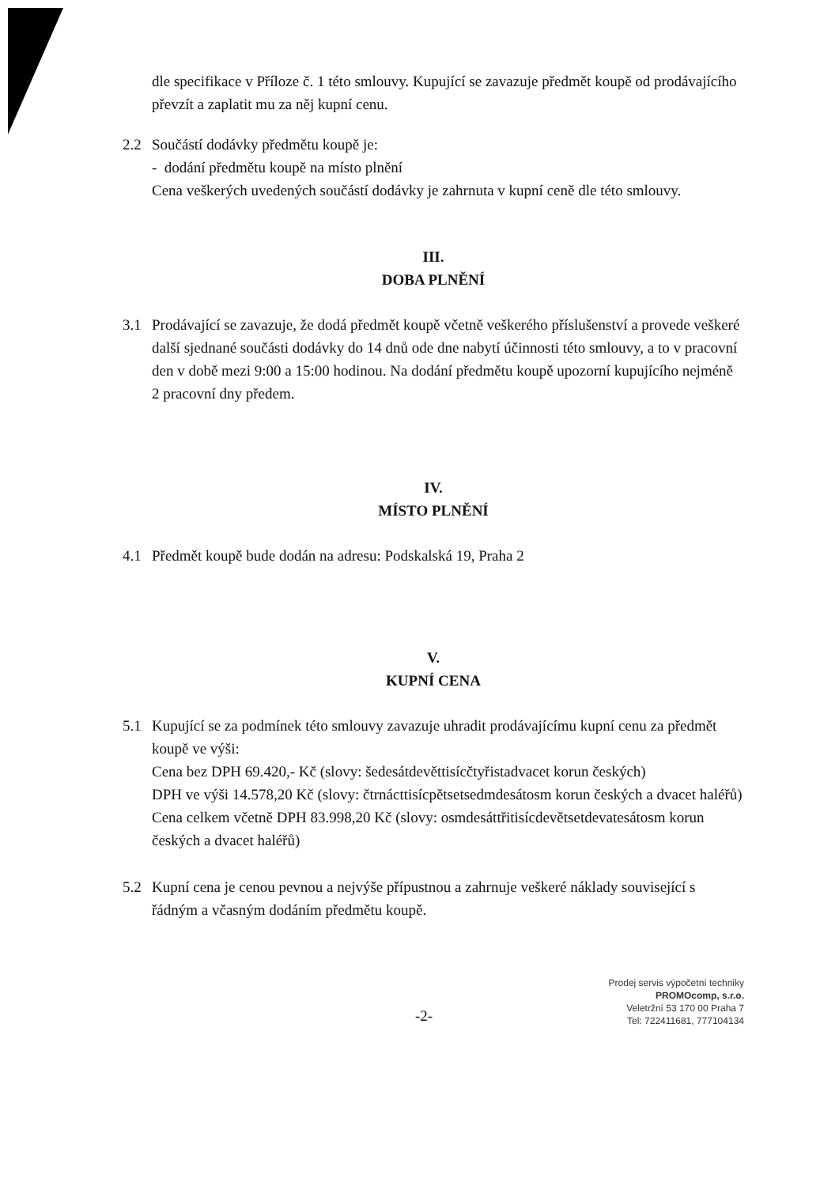dle specifikace v Příloze č. 1 této smlouvy. Kupující se zavazuje předmět koupě od prodávajícího převzít a zaplatit mu za něj kupní cenu.
2.2 Součástí dodávky předmětu koupě je:
- dodání předmětu koupě na místo plnění
Cena veškerých uvedených součástí dodávky je zahrnuta v kupní ceně dle této smlouvy.
III.
DOBA PLNĚNÍ
3.1 Prodávající se zavazuje, že dodá předmět koupě včetně veškerého příslušenství a provede veškeré další sjednané součásti dodávky do 14 dnů ode dne nabytí účinnosti této smlouvy, a to v pracovní den v době mezi 9:00 a 15:00 hodinou. Na dodání předmětu koupě upozorní kupujícího nejméně 2 pracovní dny předem.
IV.
MÍSTO PLNĚNÍ
4.1 Předmět koupě bude dodán na adresu: Podskalská 19, Praha 2
V.
KUPNÍ CENA
5.1 Kupující se za podmínek této smlouvy zavazuje uhradit prodávajícímu kupní cenu za předmět koupě ve výši:
Cena bez DPH 69.420,- Kč (slovy: šedesátdevěttisícčtyřistadvacet korun českých)
DPH ve výši 14.578,20 Kč (slovy: čtrnácttisícpětsetsedmdesátosm korun českých a dvacet haléřů)
Cena celkem včetně DPH 83.998,20 Kč (slovy: osmdesáttřitisícdevětsetdevatesátosm korun českých a dvacet haléřů)
5.2 Kupní cena je cenou pevnou a nejvýše přípustnou a zahrnuje veškeré náklady související s řádným a včasným dodáním předmětu koupě.
-2-
Prodej servis výpočetní techniky
PROMOcomp, s.r.o.
Veletržní 53 170 00 Praha 7
Tel: 722411681, 777104134